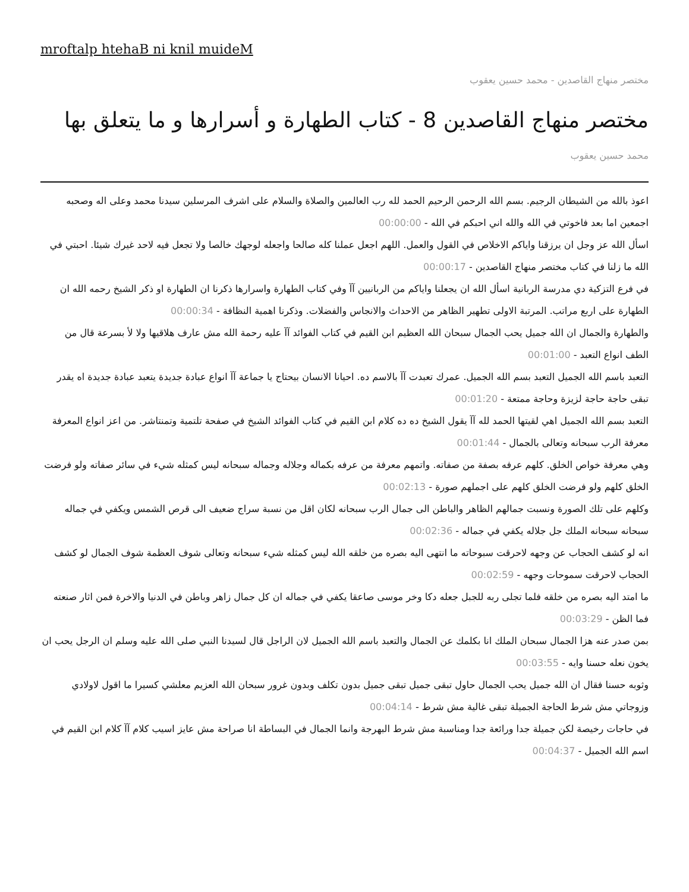mroftalp htehaB ni knil muideM
مختصر منهاج القاصدين - محمد حسين يعقوب
مختصر منهاج القاصدين 8 - كتاب الطهارة و أسرارها و ما يتعلق بها
محمد حسين يعقوب
اعوذ بالله من الشيطان الرجيم. بسم الله الرحمن الرحيم الحمد لله رب العالمين والصلاة والسلام على اشرف المرسلين سيدنا محمد وعلى اله وصحبه اجمعين اما بعد فاخوتي في الله والله اني احبكم في الله - 00:00:00
اسأل الله عز وجل ان يرزقنا واياكم الاخلاص في القول والعمل. اللهم اجعل عملنا كله صالحا واجعله لوجهك خالصا ولا تجعل فيه لاحد غيرك شيئا. احبتي في الله ما زلنا في كتاب مختصر منهاج القاصدين - 00:00:17
في فرع التزكية دي مدرسة الربانية اسأل الله ان يجعلنا واياكم من الربانيين آآ وفي كتاب الطهارة واسرارها ذكرنا ان الطهارة او ذكر الشيخ رحمه الله ان الطهارة على اربع مراتب. المرتبة الاولى تطهير الظاهر من الاحداث والانجاس والفضلات. وذكرنا اهمية النظافة - 00:00:34
والطهارة والجمال ان الله جميل يحب الجمال سبحان الله العظيم ابن القيم في كتاب الفوائد آآ عليه رحمة الله مش عارف هلاقيها ولا لأ بسرعة قال من الطف انواع التعبد - 00:01:00
التعبد باسم الله الجميل التعبد بسم الله الجميل. عمرك تعبدت آآ بالاسم ده. احيانا الانسان بيحتاج يا جماعة آآ انواع عبادة جديدة يتعبد عبادة جديدة اه يقدر تبقى حاجة حاجة لزيزة وحاجة ممتعة - 00:01:20
التعبد بسم الله الجميل اهي لقيتها الحمد لله آآ يقول الشيخ ده ده كلام ابن القيم في كتاب الفوائد الشيخ في صفحة تلتمية وتمنتاشر. من اعز انواع المعرفة معرفة الرب سبحانه وتعالى بالجمال - 00:01:44
وهي معرفة خواص الخلق. كلهم عرفه بصفة من صفاته. واتمهم معرفة من عرفه بكماله وجلاله وجماله سبحانه ليس كمثله شيء في سائر صفاته ولو فرضت الخلق كلهم ولو فرضت الخلق كلهم على اجملهم صورة - 00:02:13
وكلهم على تلك الصورة ونسبت جمالهم الظاهر والباطن الى جمال الرب سبحانه لكان اقل من نسبة سراج ضعيف الى قرص الشمس ويكفي في جماله سبحانه سبحانه الملك جل جلاله يكفي في جماله - 00:02:36
انه لو كشف الحجاب عن وجهه لاحرقت سبوحاته ما انتهى اليه بصره من خلقه الله ليس كمثله شيء سبحانه وتعالى شوف العظمة شوف الجمال لو كشف الحجاب لاحرقت سموحات وجهه - 00:02:59
ما امتد اليه بصره من خلقه فلما تجلى ربه للجبل جعله دكا وخر موسى صاعقا يكفي في جماله ان كل جمال زاهر وباطن في الدنيا والاخرة فمن اثار صنعته فما الظن - 00:03:29
بمن صدر عنه هزا الجمال سبحان الملك انا بكلمك عن الجمال والتعبد باسم الله الجميل لان الراجل قال لسيدنا النبي صلى الله عليه وسلم ان الرجل يحب ان يخون نعله حسنا وايه - 00:03:55
وثوبه حسنا فقال ان الله جميل يحب الجمال حاول تبقى جميل تبقى جميل بدون تكلف وبدون غرور سبحان الله العزيم معلشي كسيرا ما اقول لاولادي وزوجاتي مش شرط الحاجة الجميلة تبقى غالية مش شرط - 00:04:14
في حاجات رخيصة لكن جميلة جدا ورائعة جدا ومناسبة مش شرط البهرجة وانما الجمال في البساطة انا صراحة مش عايز اسيب كلام آآ كلام ابن القيم في اسم الله الجميل - 00:04:37